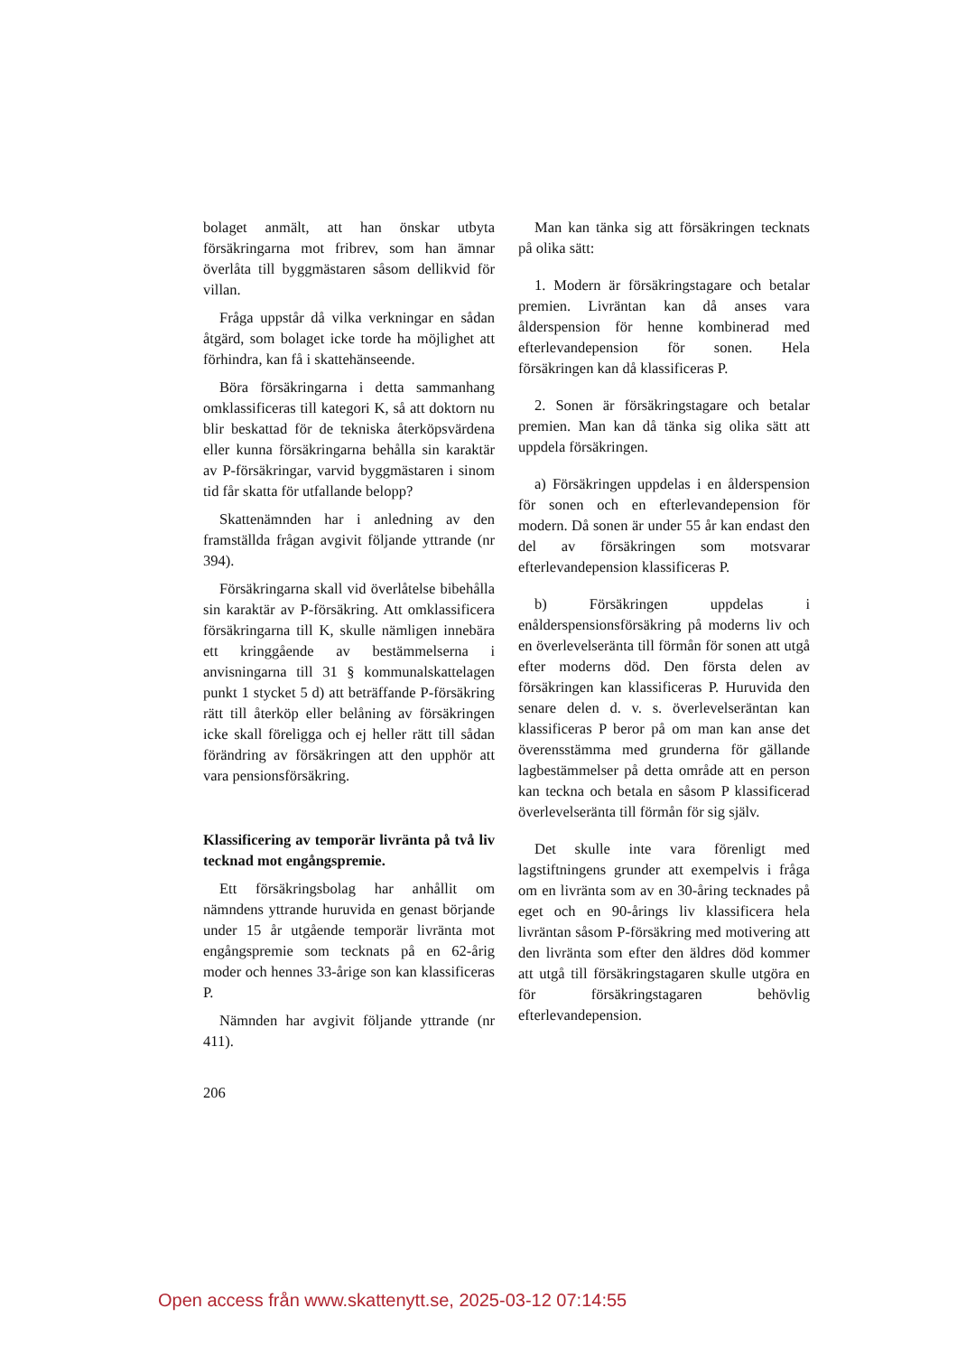bolaget anmält, att han önskar utbyta försäkringarna mot fribrev, som han ämnar överlåta till byggmästaren såsom dellikvid för villan.
Fråga uppstår då vilka verkningar en sådan åtgärd, som bolaget icke torde ha möjlighet att förhindra, kan få i skattehänseende.
Böra försäkringarna i detta sammanhang omklassificeras till kategori K, så att doktorn nu blir beskattad för de tekniska återköpsvärdena eller kunna försäkringarna behålla sin karaktär av P-försäkringar, varvid byggmästaren i sinom tid får skatta för utfallande belopp?
Skattenämnden har i anledning av den framställda frågan avgivit följande yttrande (nr 394).
Försäkringarna skall vid överlåtelse bibehålla sin karaktär av P-försäkring. Att omklassificera försäkringarna till K, skulle nämligen innebära ett kringgående av bestämmelserna i anvisningarna till 31 § kommunalskattelagen punkt 1 stycket 5 d) att beträffande P-försäkring rätt till återköp eller belåning av försäkringen icke skall föreligga och ej heller rätt till sådan förändring av försäkringen att den upphör att vara pensionsförsäkring.
Klassificering av temporär livränta på två liv tecknad mot engångspremie.
Ett försäkringsbolag har anhållit om nämndens yttrande huruvida en genast början­de under 15 år utgående temporär livränta mot engångspremie som tecknats på en 62-årig moder och hennes 33-årige son kan klassificeras P.
Nämnden har avgivit följande yttrande (nr 411).
Man kan tänka sig att försäkringen tecknats på olika sätt:
1. Modern är försäkringstagare och betalar premien. Livräntan kan då anses vara ålderspension för henne kombinerad med efterlevandepension för sonen. Hela försäkringen kan då klassificeras P.
2. Sonen är försäkringstagare och betalar premien. Man kan då tänka sig olika sätt att uppdela försäkringen.
a) Försäkringen uppdelas i en ålderspension för sonen och en efterlevandepension för modern. Då sonen är under 55 år kan endast den del av försäkringen som motsvarar efterlevandepension klassificeras P.
b) Försäkringen uppdelas i enålderspensionsförsäkring på moderns liv och en överlevelseränta till förmån för sonen att utgå efter moderns död. Den första delen av försäkringen kan klassificeras P. Huruvida den senare delen d. v. s. överlevelseräntan kan klassificeras P beror på om man kan anse det överensstämma med grunderna för gällande lagbestämmelser på detta område att en person kan teckna och betala en såsom P klassificerad överlevelseränta till förmån för sig själv.
Det skulle inte vara förenligt med lagstiftningens grunder att exempelvis i fråga om en livränta som av en 30-åring tecknades på eget och en 90-årings liv klassificera hela livräntan såsom P-försäkring med motivering att den livränta som efter den äldres död kommer att utgå till försäkringstagaren skulle utgöra en för försäkringstagaren behövlig efterlevandepension.
206
Open access från www.skattenytt.se, 2025-03-12 07:14:55